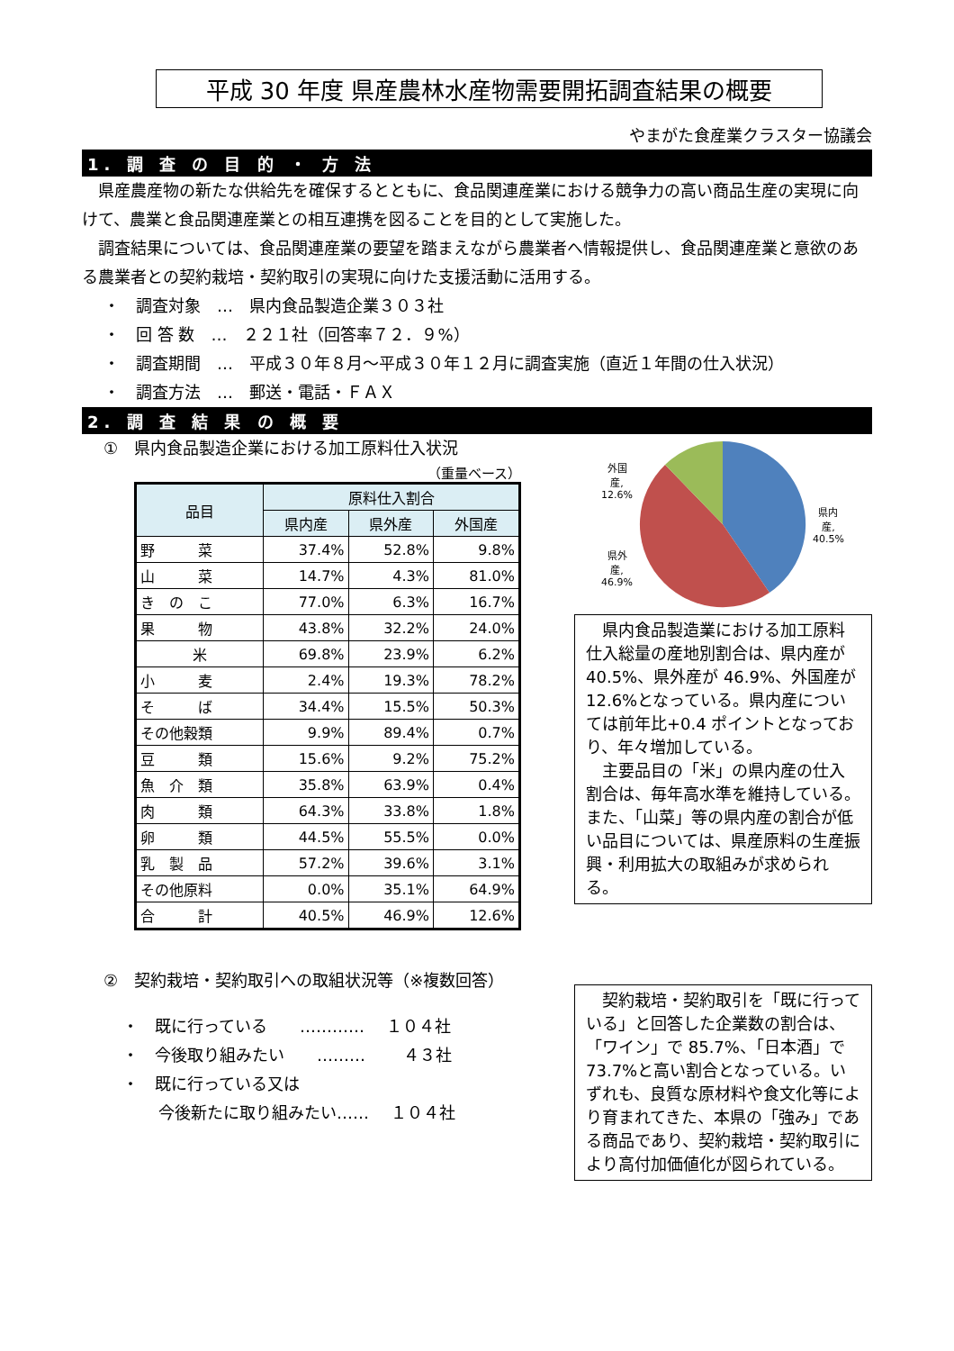平成 30 年度 県産農林水産物需要開拓調査結果の概要
やまがた食産業クラスター協議会
1. 調 査 の 目 的 ・ 方 法
　県産農産物の新たな供給先を確保するとともに、食品関連産業における競争力の高い商品生産の実現に向けて、農業と食品関連産業との相互連携を図ることを目的として実施した。
　調査結果については、食品関連産業の要望を踏まえながら農業者へ情報提供し、食品関連産業と意欲のある農業者との契約栽培・契約取引の実現に向けた支援活動に活用する。
・　調査対象　…　県内食品製造企業３０３社
・　回 答 数　…　２２１社（回答率７２．９%）
・　調査期間　…　平成３０年８月～平成３０年１２月に調査実施（直近１年間の仕入状況）
・　調査方法　…　郵送・電話・ＦＡＸ
2. 調 査 結 果 の 概 要
①　県内食品製造企業における加工原料仕入状況
（重量ベース）
| 品目 | 原料仕入割合 | | |
| --- | --- | --- | --- |
| | 県内産 | 県外産 | 外国産 |
| 野 菜 | 37.4% | 52.8% | 9.8% |
| 山 菜 | 14.7% | 4.3% | 81.0% |
| き の こ | 77.0% | 6.3% | 16.7% |
| 果 物 | 43.8% | 32.2% | 24.0% |
| 米 | 69.8% | 23.9% | 6.2% |
| 小 麦 | 2.4% | 19.3% | 78.2% |
| そ ば | 34.4% | 15.5% | 50.3% |
| その他穀類 | 9.9% | 89.4% | 0.7% |
| 豆 類 | 15.6% | 9.2% | 75.2% |
| 魚 介 類 | 35.8% | 63.9% | 0.4% |
| 肉 類 | 64.3% | 33.8% | 1.8% |
| 卵 類 | 44.5% | 55.5% | 0.0% |
| 乳 製 品 | 57.2% | 39.6% | 3.1% |
| その他原料 | 0.0% | 35.1% | 64.9% |
| 合 計 | 40.5% | 46.9% | 12.6% |
外国
産,
12.6%
県外
産,
46.9%
県内
産,
40.5%
　県内食品製造業における加工原料仕入総量の産地別割合は、県内産が 40.5%、県外産が 46.9%、外国産が 12.6%となっている。県内産については前年比+0.4 ポイントとなっており、年々増加している。
　主要品目の「米」の県内産の仕入割合は、毎年高水準を維持している。また、「山菜」等の県内産の割合が低い品目については、県産原料の生産振興・利用拡大の取組みが求められる。
②　契約栽培・契約取引への取組状況等（※複数回答）
・　既に行っている　　………… 　１０４社
・　今後取り組みたい　　……… 　　４３社
・　既に行っている又は
今後新たに取り組みたい…… 　１０４社
　契約栽培・契約取引を「既に行っている」と回答した企業数の割合は、「ワイン」で 85.7%、「日本酒」で 73.7%と高い割合となっている。いずれも、良質な原材料や食文化等により育まれてきた、本県の「強み」である商品であり、契約栽培・契約取引により高付加価値化が図られている。